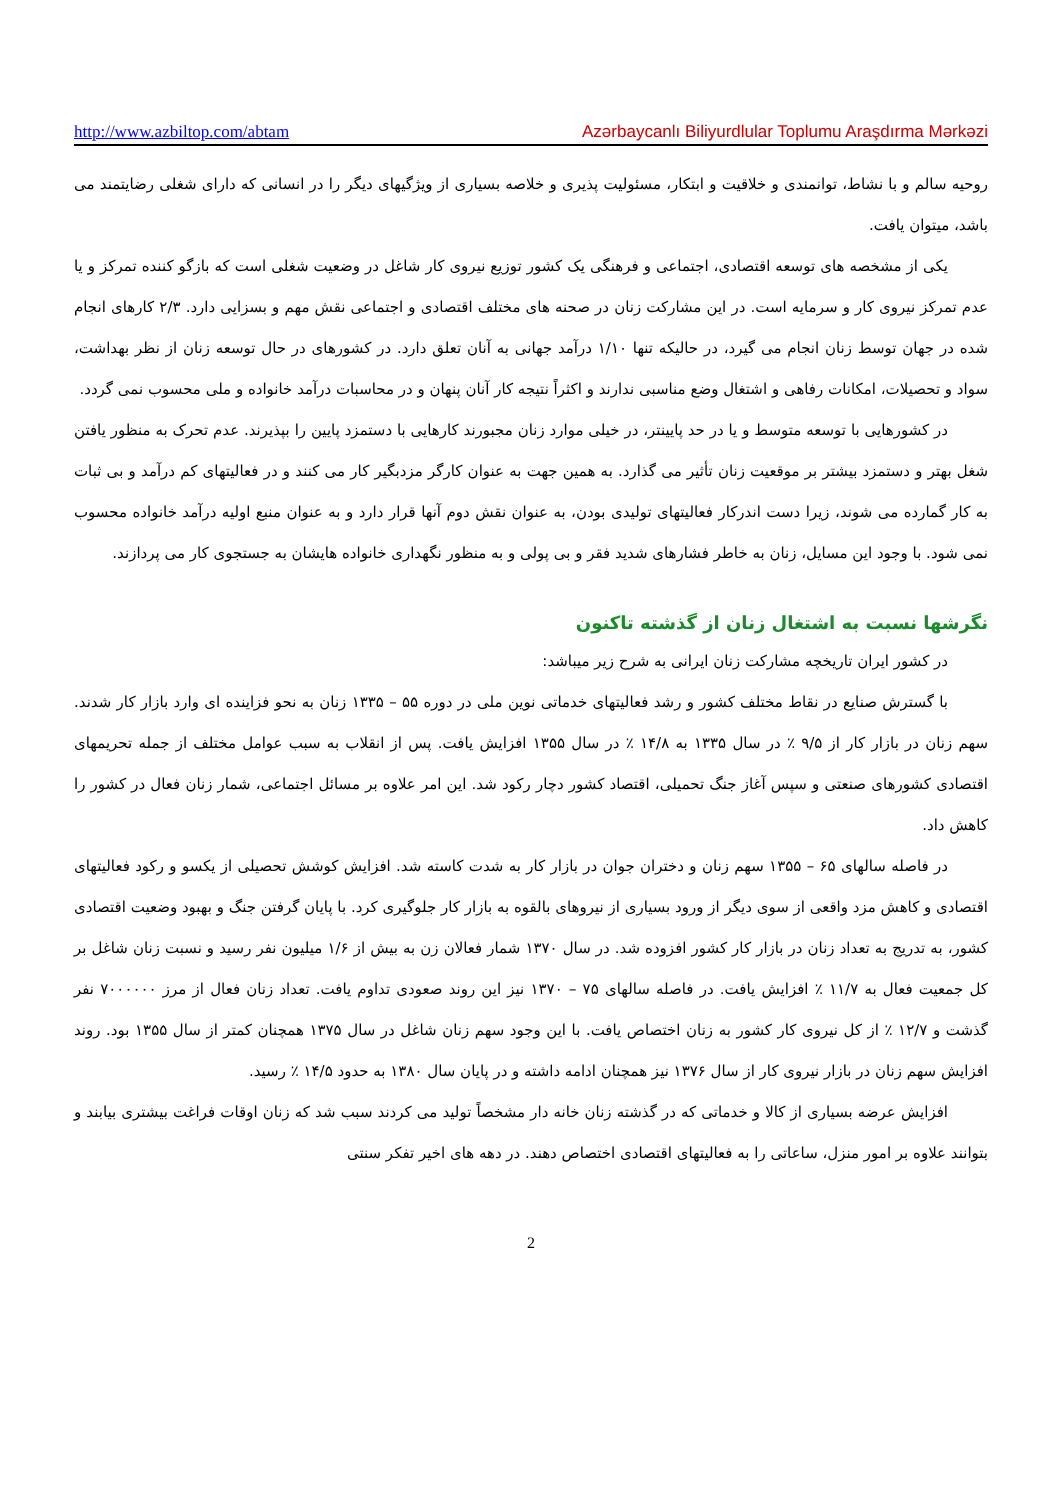http://www.azbiltop.com/abtam Azərbaycanlı Biliyurdlular Toplumu Araşdırma Mərkəzi
روحیه سالم و با نشاط، توانمندی و خلاقیت و ابتکار، مسئولیت پذیری و خلاصه بسیاری از ویژگیهای دیگر را در انسانی که دارای شغلی رضایتمند می باشد، میتوان یافت.
یکی از مشخصه های توسعه اقتصادی، اجتماعی و فرهنگی یک کشور توزیع نیروی کار شاغل در وضعیت شغلی است که بازگو کننده تمرکز و یا عدم تمرکز نیروی کار و سرمایه است. در این مشارکت زنان در صحنه های مختلف اقتصادی و اجتماعی نقش مهم و بسزایی دارد. ۲/۳ کارهای انجام شده در جهان توسط زنان انجام می گیرد، در حالیکه تنها ۱/۱۰ درآمد جهانی به آنان تعلق دارد. در کشورهای در حال توسعه زنان از نظر بهداشت، سواد و تحصیلات، امکانات رفاهی و اشتغال وضع مناسبی ندارند و اکثراً نتیجه کار آنان پنهان و در محاسبات درآمد خانواده و ملی محسوب نمی گردد.
در کشورهایی با توسعه متوسط و یا در حد پایینتر، در خیلی موارد زنان مجبورند کارهایی با دستمزد پایین را بپذیرند. عدم تحرک به منظور یافتن شغل بهتر و دستمزد بیشتر بر موقعیت زنان تأثیر می گذارد. به همین جهت به عنوان کارگر مزدبگیر کار می کنند و در فعالیتهای کم درآمد و بی ثبات به کار گمارده می شوند، زیرا دست اندرکار فعالیتهای تولیدی بودن، به عنوان نقش دوم آنها قرار دارد و به عنوان منبع اولیه درآمد خانواده محسوب نمی شود. با وجود این مسایل، زنان به خاطر فشارهای شدید فقر و بی پولی و به منظور نگهداری خانواده هایشان به جستجوی کار می پردازند.
نگرشها نسبت به اشتغال زنان از گذشته تاکنون
در کشور ایران تاریخچه مشارکت زنان ایرانی به شرح زیر میباشد:
با گسترش صنایع در نقاط مختلف کشور و رشد فعالیتهای خدماتی نوین ملی در دوره ۵۵ – ۱۳۳۵ زنان به نحو فزاینده ای وارد بازار کار شدند. سهم زنان در بازار کار از ۹/۵ ٪ در سال ۱۳۳۵ به ۱۴/۸ ٪ در سال ۱۳۵۵ افزایش یافت. پس از انقلاب به سبب عوامل مختلف از جمله تحریمهای اقتصادی کشورهای صنعتی و سپس آغاز جنگ تحمیلی، اقتصاد کشور دچار رکود شد. این امر علاوه بر مسائل اجتماعی، شمار زنان فعال در کشور را کاهش داد.
در فاصله سالهای ۶۵ – ۱۳۵۵ سهم زنان و دختران جوان در بازار کار به شدت کاسته شد. افزایش کوشش تحصیلی از یکسو و رکود فعالیتهای اقتصادی و کاهش مزد واقعی از سوی دیگر از ورود بسیاری از نیروهای بالقوه به بازار کار جلوگیری کرد. با پایان گرفتن جنگ و بهبود وضعیت اقتصادی کشور، به تدریج به تعداد زنان در بازار کار کشور افزوده شد. در سال ۱۳۷۰ شمار فعالان زن به بیش از ۱/۶ میلیون نفر رسید و نسبت زنان شاغل بر کل جمعیت فعال به ۱۱/۷ ٪ افزایش یافت. در فاصله سالهای ۷۵ – ۱۳۷۰ نیز این روند صعودی تداوم یافت. تعداد زنان فعال از مرز ۷۰۰۰۰۰۰ نفر گذشت و ۱۲/۷ ٪ از کل نیروی کار کشور به زنان اختصاص یافت. با این وجود سهم زنان شاغل در سال ۱۳۷۵ همچنان کمتر از سال ۱۳۵۵ بود. روند افزایش سهم زنان در بازار نیروی کار از سال ۱۳۷۶ نیز همچنان ادامه داشته و در پایان سال ۱۳۸۰ به حدود ۱۴/۵ ٪ رسید.
افزایش عرضه بسیاری از کالا و خدماتی که در گذشته زنان خانه دار مشخصاً تولید می کردند سبب شد که زنان اوقات فراغت بیشتری بیابند و بتوانند علاوه بر امور منزل، ساعاتی را به فعالیتهای اقتصادی اختصاص دهند. در دهه های اخیر تفکر سنتی
2